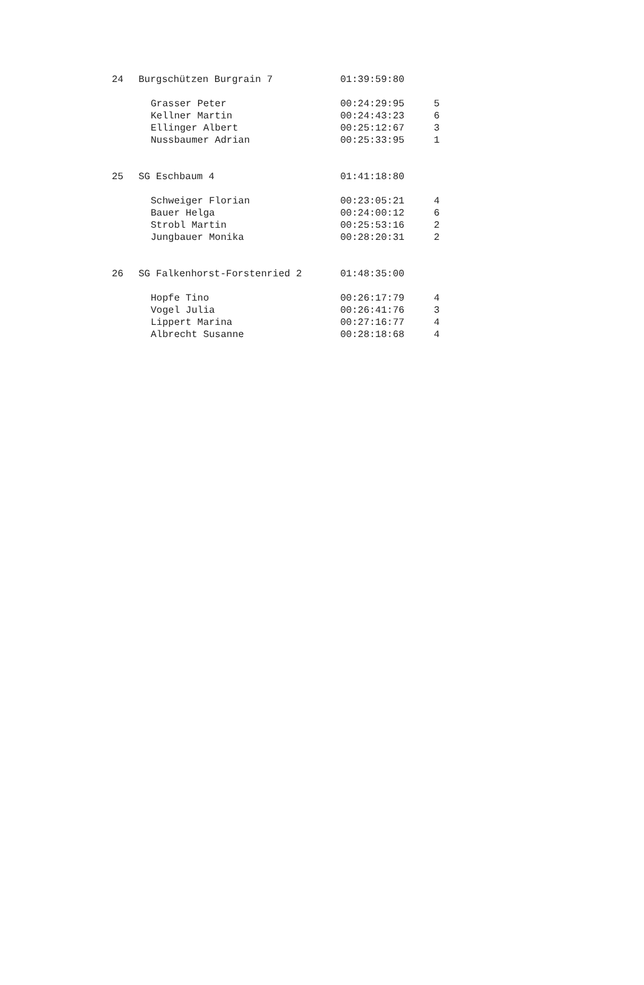| 24 | Burgschützen Burgrain 7 | 01:39:59:80 | |
| | Grasser Peter | 00:24:29:95 | 5 |
| | Kellner Martin | 00:24:43:23 | 6 |
| | Ellinger Albert | 00:25:12:67 | 3 |
| | Nussbaumer Adrian | 00:25:33:95 | 1 |
| 25 | SG Eschbaum 4 | 01:41:18:80 | |
| | Schweiger Florian | 00:23:05:21 | 4 |
| | Bauer Helga | 00:24:00:12 | 6 |
| | Strobl Martin | 00:25:53:16 | 2 |
| | Jungbauer Monika | 00:28:20:31 | 2 |
| 26 | SG Falkenhorst-Forstenried 2 | 01:48:35:00 | |
| | Hopfe Tino | 00:26:17:79 | 4 |
| | Vogel Julia | 00:26:41:76 | 3 |
| | Lippert Marina | 00:27:16:77 | 4 |
| | Albrecht Susanne | 00:28:18:68 | 4 |